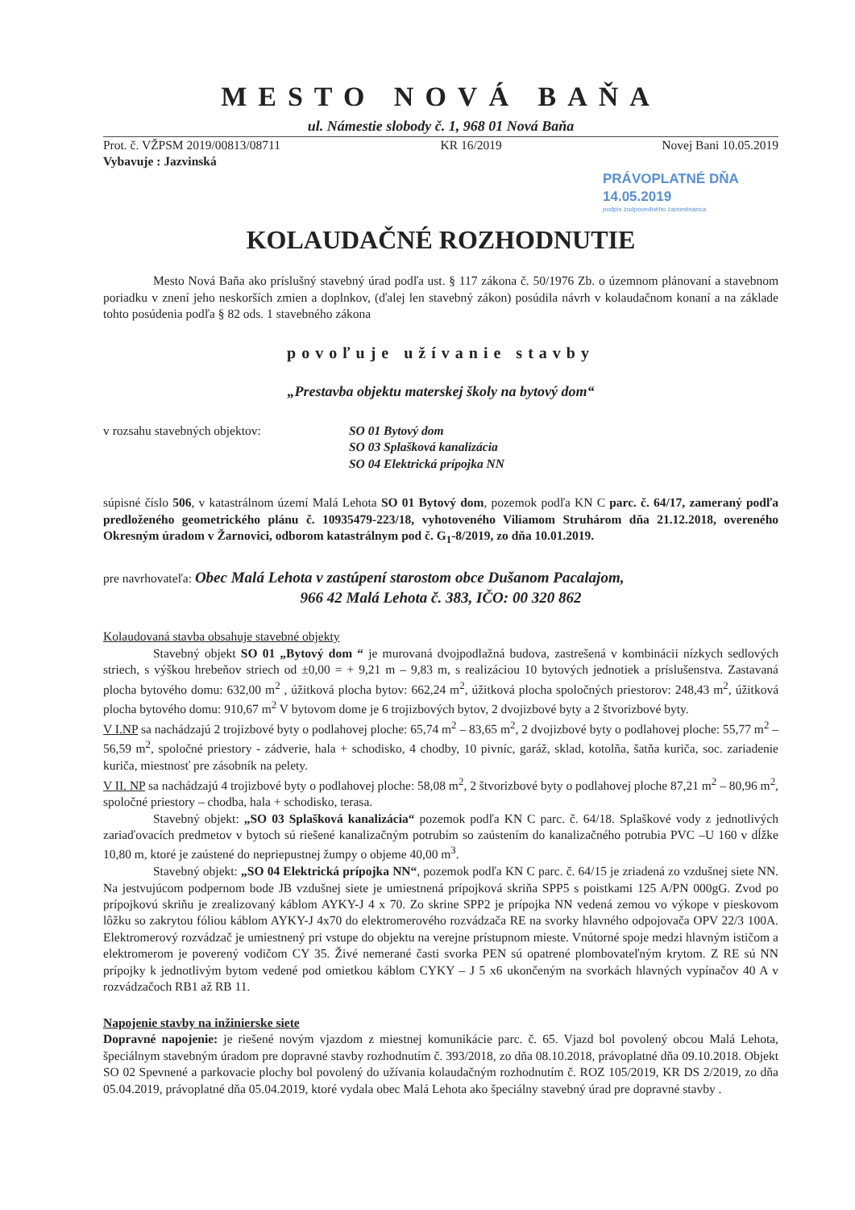MESTO NOVÁ BAŇA
ul. Námestie slobody č. 1, 968 01 Nová Baňa
Prot. č. VŽPSM 2019/00813/08711 KR 16/2019 Novej Bani 10.05.2019
Vybavuje : Jazvinská
PRÁVOPLATNÉ DŇA 14.05.2019
podpis zodpovedného zamestnanca
KOLAUDAČNÉ ROZHODNUTIE
Mesto Nová Baňa ako príslušný stavebný úrad podľa ust. § 117 zákona č. 50/1976 Zb. o územnom plánovaní a stavebnom poriadku v znení jeho neskorších zmien a doplnkov, (ďalej len stavebný zákon) posúdila návrh v kolaudačnom konaní a na základe tohto posúdenia podľa § 82 ods. 1 stavebného zákona
povoľuje užívanie stavby
„Prestavba objektu materskej školy na bytový dom“
v rozsahu stavebných objektov: SO 01 Bytový dom
SO 03 Splašková kanalizácia
SO 04 Elektrická prípojka NN
súpisné číslo 506, v katastrálnom území Malá Lehota SO 01 Bytový dom, pozemok podľa KN C parc. č. 64/17, zameraný podľa predloženého geometrického plánu č. 10935479-223/18, vyhotoveného Viliamom Struhárom dňa 21.12.2018, overeného Okresným úradom v Žarnovici, odborom katastrálnym pod č. G<sub>1</sub>-8/2019, zo dňa 10.01.2019.
pre navrhovateľa: Obec Malá Lehota v zastúpení starostom obce Dušanom Pacalajom,
966 42 Malá Lehota č. 383, IČO: 00 320 862
Kolaudovaná stavba obsahuje stavebné objekty
Stavebný objekt SO 01 „Bytový dom “ je murovaná dvojpodlažná budova, zastrešená v kombinácii nízkych sedlových striech, s výškou hrebeňov striech od ±0,00 = + 9,21 m – 9,83 m, s realizáciou 10 bytových jednotiek a príslušenstva. Zastavaná plocha bytového domu: 632,00 m<sup>2</sup> , úžitková plocha bytov: 662,24 m<sup>2</sup>, úžitková plocha spoločných priestorov: 248,43 m<sup>2</sup>, úžitková plocha bytového domu: 910,67 m<sup>2</sup> V bytovom dome je 6 trojizbových bytov, 2 dvojizbové byty a 2 štvorizbové byty.
V I.NP sa nachádzajú 2 trojizbové byty o podlahovej ploche: 65,74 m<sup>2</sup> – 83,65 m<sup>2</sup>, 2 dvojizbové byty o podlahovej ploche: 55,77 m<sup>2</sup> – 56,59 m<sup>2</sup>, spoločné priestory - zádverie, hala + schodisko, 4 chodby, 10 pivníc, garáž, sklad, kotolňa, šatňa kuriča, soc. zariadenie kuriča, miestnosť pre zásobník na pelety.
V II. NP sa nachádzajú 4 trojizbové byty o podlahovej ploche: 58,08 m<sup>2</sup>, 2 štvorizbové byty o podlahovej ploche 87,21 m<sup>2</sup> – 80,96 m<sup>2</sup>, spoločné priestory – chodba, hala + schodisko, terasa.
Stavebný objekt: „SO 03 Splašková kanalizácia“ pozemok podľa KN C parc. č. 64/18. Splaškové vody z jednotlivých zariaďovacích predmetov v bytoch sú riešené kanalizačným potrubím so zaústením do kanalizačného potrubia PVC –U 160 v dĺžke 10,80 m, ktoré je zaústené do nepriepustnej žumpy o objeme 40,00 m<sup>3</sup>.
Stavebný objekt: „SO 04 Elektrická prípojka NN“, pozemok podľa KN C parc. č. 64/15 je zriadená zo vzdušnej siete NN. Na jestvujúcom podpernom bode JB vzdušnej siete je umiestnená prípojková skriňa SPP5 s poistkami 125 A/PN 000gG. Zvod po prípojkovú skriňu je zrealizovaný káblom AYKY-J 4 x 70. Zo skrine SPP2 je prípojka NN vedená zemou vo výkope v pieskovom lôžku so zakrytou fóliou káblom AYKY-J 4x70 do elektromerového rozvádzača RE na svorky hlavného odpojovača OPV 22/3 100A. Elektromerový rozvádzač je umiestnený pri vstupe do objektu na verejne prístupnom mieste. Vnútorné spoje medzi hlavným ističom a elektromerom je poverený vodičom CY 35. Živé nemerané časti svorka PEN sú opatrené plombovateľným krytom. Z RE sú NN prípojky k jednotlivým bytom vedené pod omietkou káblom CYKY – J 5 x6 ukončeným na svorkách hlavných vypínačov 40 A v rozvádzačoch RB1 až RB 11.
Napojenie stavby na inžinierske siete
Dopravné napojenie: je riešené novým vjazdom z miestnej komunikácie parc. č. 65. Vjazd bol povolený obcou Malá Lehota, špeciálnym stavebným úradom pre dopravné stavby rozhodnutím č. 393/2018, zo dňa 08.10.2018, právoplatné dňa 09.10.2018. Objekt SO 02 Spevnené a parkovacie plochy bol povolený do užívania kolaudačným rozhodnutím č. ROZ 105/2019, KR DS 2/2019, zo dňa 05.04.2019, právoplatné dňa 05.04.2019, ktoré vydala obec Malá Lehota ako špeciálny stavebný úrad pre dopravné stavby .